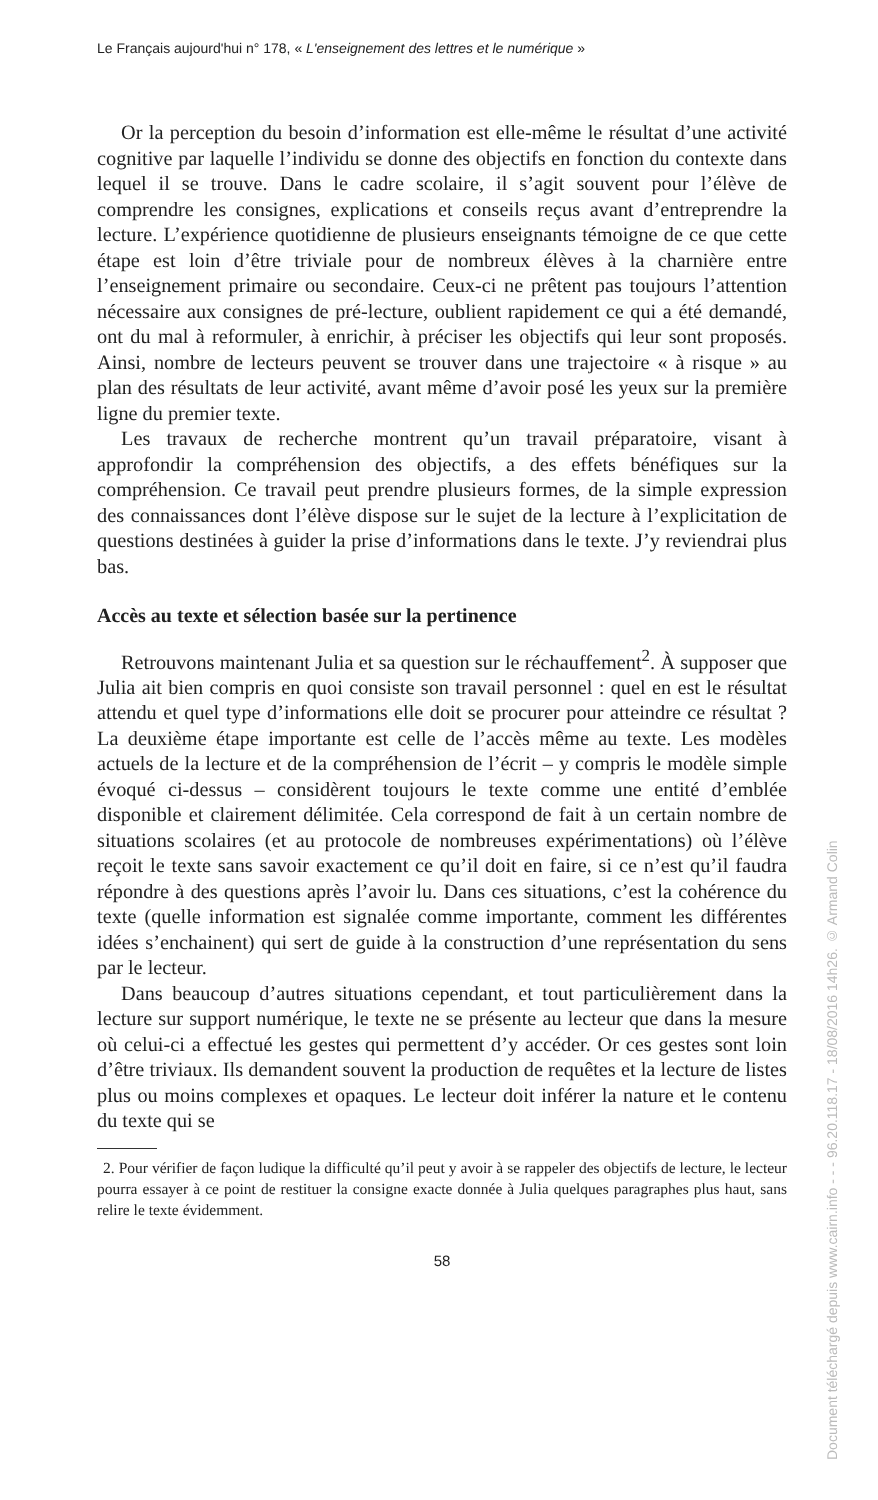Le Français aujourd'hui n° 178, « L'enseignement des lettres et le numérique »
Or la perception du besoin d’information est elle-même le résultat d’une activité cognitive par laquelle l’individu se donne des objectifs en fonction du contexte dans lequel il se trouve. Dans le cadre scolaire, il s’agit souvent pour l’élève de comprendre les consignes, explications et conseils reçus avant d’entreprendre la lecture. L’expérience quotidienne de plusieurs enseignants témoigne de ce que cette étape est loin d’être triviale pour de nombreux élèves à la charnière entre l’enseignement primaire ou secondaire. Ceux-ci ne prêtent pas toujours l’attention nécessaire aux consignes de pré-lecture, oublient rapidement ce qui a été demandé, ont du mal à reformuler, à enrichir, à préciser les objectifs qui leur sont proposés. Ainsi, nombre de lecteurs peuvent se trouver dans une trajectoire « à risque » au plan des résultats de leur activité, avant même d’avoir posé les yeux sur la première ligne du premier texte.
Les travaux de recherche montrent qu’un travail préparatoire, visant à approfondir la compréhension des objectifs, a des effets bénéfiques sur la compréhension. Ce travail peut prendre plusieurs formes, de la simple expression des connaissances dont l’élève dispose sur le sujet de la lecture à l’explicitation de questions destinées à guider la prise d’informations dans le texte. J’y reviendrai plus bas.
Accès au texte et sélection basée sur la pertinence
Retrouvons maintenant Julia et sa question sur le réchauffement<sup>2</sup>. À supposer que Julia ait bien compris en quoi consiste son travail personnel : quel en est le résultat attendu et quel type d’informations elle doit se procurer pour atteindre ce résultat ? La deuxième étape importante est celle de l’accès même au texte. Les modèles actuels de la lecture et de la compréhension de l’écrit – y compris le modèle simple évoqué ci-dessus – considèrent toujours le texte comme une entité d’emblée disponible et clairement délimitée. Cela correspond de fait à un certain nombre de situations scolaires (et au protocole de nombreuses expérimentations) où l’élève reçoit le texte sans savoir exactement ce qu’il doit en faire, si ce n’est qu’il faudra répondre à des questions après l’avoir lu. Dans ces situations, c’est la cohérence du texte (quelle information est signalée comme importante, comment les différentes idées s’enchainent) qui sert de guide à la construction d’une représentation du sens par le lecteur.
Dans beaucoup d’autres situations cependant, et tout particulièrement dans la lecture sur support numérique, le texte ne se présente au lecteur que dans la mesure où celui-ci a effectué les gestes qui permettent d’y accéder. Or ces gestes sont loin d’être triviaux. Ils demandent souvent la production de requêtes et la lecture de listes plus ou moins complexes et opaques. Le lecteur doit inférer la nature et le contenu du texte qui se
2. Pour vérifier de façon ludique la difficulté qu’il peut y avoir à se rappeler des objectifs de lecture, le lecteur pourra essayer à ce point de restituer la consigne exacte donnée à Julia quelques paragraphes plus haut, sans relire le texte évidemment.
58
Document téléchargé depuis www.cairn.info - - - 96.20.118.17 - 18/08/2016 14h26. © Armand Colin